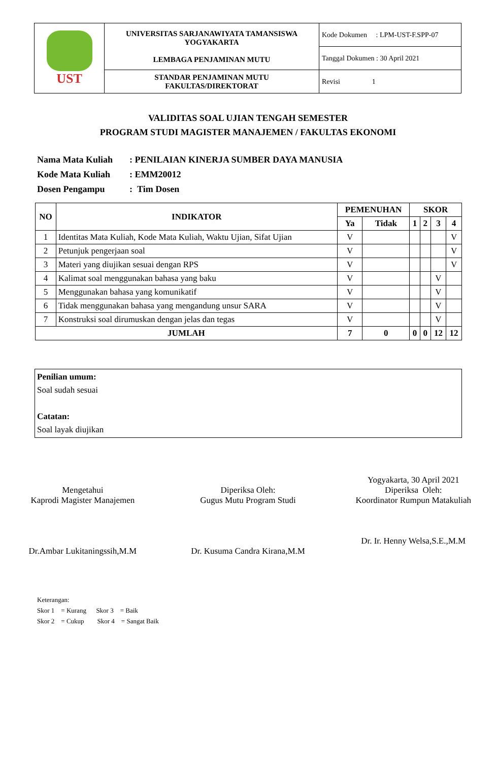| UST | UNIVERSITAS SARJANAWIYATA TAMANSISWA YOGYAKARTA LEMBAGA PENJAMINAN MUTU | Kode Dokumen : LPM-UST-F.SPP-07 |
| | | Tanggal Dokumen : 30 April 2021 |
| | STANDAR PENJAMINAN MUTU FAKULTAS/DIREKTORAT | Revisi 1 |
VALIDITAS SOAL UJIAN TENGAH SEMESTER
PROGRAM STUDI MAGISTER MANAJEMEN / FAKULTAS EKONOMI
| Nama Mata Kuliah | : PENILAIAN KINERJA SUMBER DAYA MANUSIA |
| Kode Mata Kuliah | : EMM20012 |
| Dosen Pengampu | : Tim Dosen |
| NO | INDIKATOR | PEMENUHAN | | SKOR | | | |
| --- | --- | --- | --- | --- | --- | --- | --- |
| | | Ya | Tidak | 1 | 2 | 3 | 4 |
| 1 | Identitas Mata Kuliah, Kode Mata Kuliah, Waktu Ujian, Sifat Ujian | V | | | | | V |
| 2 | Petunjuk pengerjaan soal | V | | | | | V |
| 3 | Materi yang diujikan sesuai dengan RPS | V | | | | | V |
| 4 | Kalimat soal menggunakan bahasa yang baku | V | | | | V | |
| 5 | Menggunakan bahasa yang komunikatif | V | | | | V | |
| 6 | Tidak menggunakan bahasa yang mengandung unsur SARA | V | | | | V | |
| 7 | Konstruksi soal dirumuskan dengan jelas dan tegas | V | | | | V | |
| JUMLAH | | 7 | 0 | 0 | 0 | 12 | 12 |
Penilian umum:
Soal sudah sesuai
Catatan:
Soal layak diujikan
Mengetahui
Kaprodi Magister Manajemen
Dr.Ambar Lukitaningssih,M.M
Diperiksa Oleh:
Gugus Mutu Program Studi
Dr. Kusuma Candra Kirana,M.M
Yogyakarta, 30 April 2021
Diperiksa Oleh:
Koordinator Rumpun Matakuliah
Dr. Ir. Henny Welsa,S.E.,M.M
Keterangan:
Skor 1 = Kurang Skor 3 = Baik
Skor 2 = Cukup Skor 4 = Sangat Baik